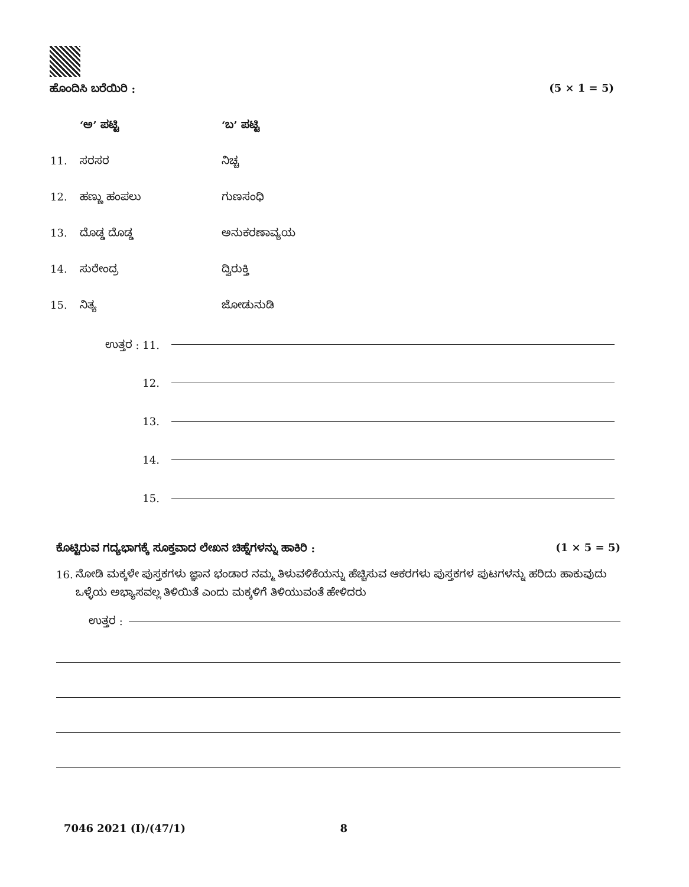ಹೊಂದಿಸಿ ಬರೆಯಿರಿ : (5 × 1 = 5)
‘ಅ’ ಪಟ್ಟಿ ‘ಬ’ ಪಟ್ಟಿ
11. ಸರಸರ ನಿಚ್ಚ
12. ಹಣ್ಣು ಹಂಪಲು ಗುಣಸಂಧಿ
13. ದೊಡ್ಡ ದೊಡ್ಡ ಅನುಕರಣಾವ್ಯಯ
14. ಸುರೇಂದ್ರ ದ್ವಿರುಕ್ತಿ
15. ನಿತ್ಯ ಜೋಡುನುಡಿ
ಉತ್ತರ : 11.
12.
13.
14.
15.
ಕೊಟ್ಟಿರುವ ಗದ್ಯಭಾಗಕ್ಕೆ ಸೂಕ್ತವಾದ ಲೇಖನ ಚಿಹ್ನೆಗಳನ್ನು ಹಾಕಿರಿ : (1 × 5 = 5)
16. ನೋಡಿ ಮಕ್ಕಳೇ ಪುಸ್ತಕಗಳು ಜ್ಞಾನ ಭಂಡಾರ ನಮ್ಮ ತಿಳುವಳಿಕೆಯನ್ನು ಹೆಚ್ಚಿಸುವ ಆಕರಗಳು ಪುಸ್ತಕಗಳ ಪುಟಗಳನ್ನು ಹರಿದು ಹಾಕುವುದು ಒಳ್ಳೆಯ ಅಭ್ಯಾಸವಲ್ಲ ತಿಳಿಯಿತೆ ಎಂದು ಮಕ್ಕಳಿಗೆ ತಿಳಿಯುವಂತೆ ಹೇಳಿದರು
ಉತ್ತರ :
7046 2021 (I)/(47/1) 8